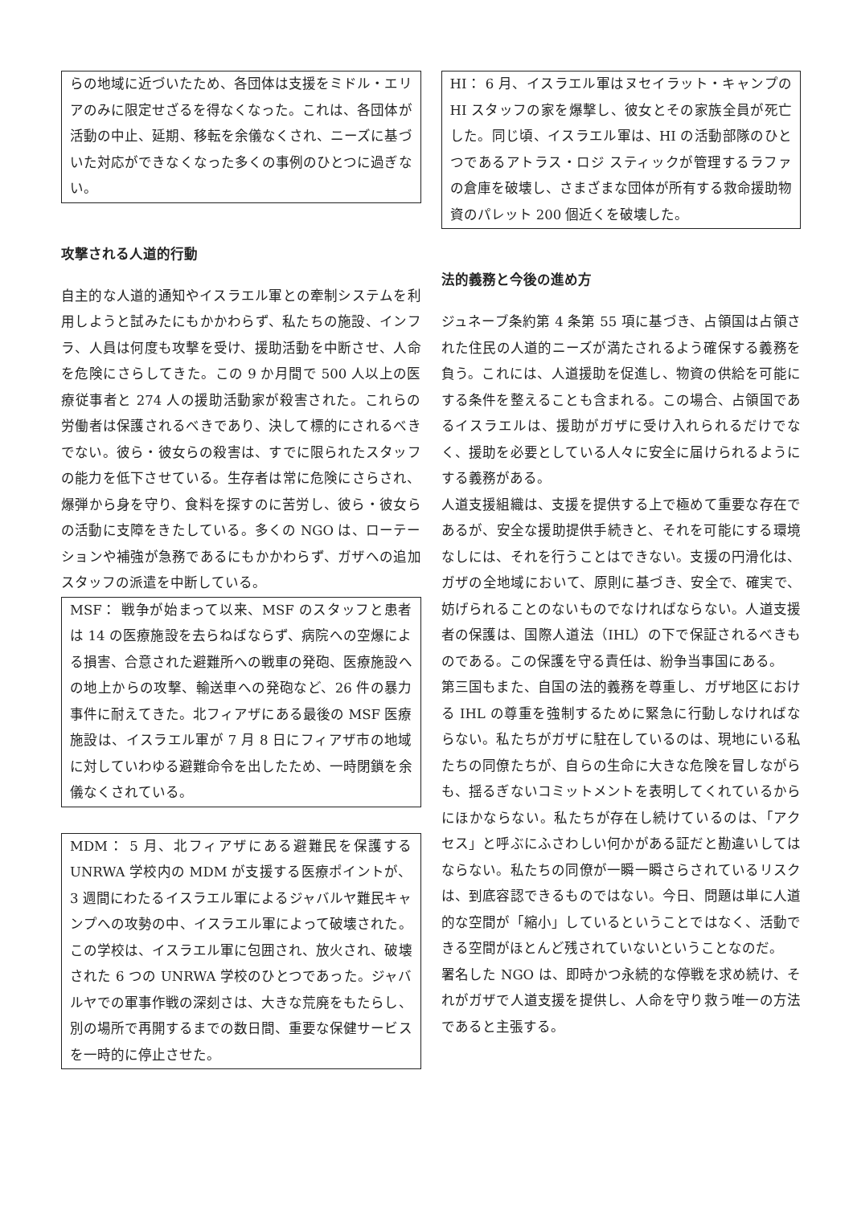らの地域に近づいたため、各団体は支援をミドル・エリアのみに限定せざるを得なくなった。これは、各団体が活動の中止、延期、移転を余儀なくされ、ニーズに基づいた対応ができなくなった多くの事例のひとつに過ぎない。
攻撃される人道的行動
自主的な人道的通知やイスラエル軍との牽制システムを利用しようと試みたにもかかわらず、私たちの施設、インフラ、人員は何度も攻撃を受け、援助活動を中断させ、人命を危険にさらしてきた。この 9 か月間で 500 人以上の医療従事者と 274 人の援助活動家が殺害された。これらの労働者は保護されるべきであり、決して標的にされるべきでない。彼ら・彼女らの殺害は、すでに限られたスタッフの能力を低下させている。生存者は常に危険にさらされ、爆弾から身を守り、食料を探すのに苦労し、彼ら・彼女らの活動に支障をきたしている。多くの NGO は、ローテーションや補強が急務であるにもかかわらず、ガザへの追加スタッフの派遣を中断している。
MSF： 戦争が始まって以来、MSF のスタッフと患者は 14 の医療施設を去らねばならず、病院への空爆による損害、合意された避難所への戦車の発砲、医療施設への地上からの攻撃、輸送車への発砲など、26 件の暴力事件に耐えてきた。北フィアザにある最後の MSF 医療施設は、イスラエル軍が 7 月 8 日にフィアザ市の地域に対していわゆる避難命令を出したため、一時閉鎖を余儀なくされている。
MDM： 5 月、北フィアザにある避難民を保護する UNRWA 学校内の MDM が支援する医療ポイントが、3 週間にわたるイスラエル軍によるジャバルヤ難民キャンプへの攻勢の中、イスラエル軍によって破壊された。この学校は、イスラエル軍に包囲され、放火され、破壊された 6 つの UNRWA 学校のひとつであった。ジャバルヤでの軍事作戦の深刻さは、大きな荒廃をもたらし、別の場所で再開するまでの数日間、重要な保健サービスを一時的に停止させた。
HI： 6 月、イスラエル軍はヌセイラット・キャンプの HI スタッフの家を爆撃し、彼女とその家族全員が死亡した。同じ頃、イスラエル軍は、HI の活動部隊のひとつであるアトラス・ロジ スティックが管理するラファの倉庫を破壊し、さまざまな団体が所有する救命援助物資のパレット 200 個近くを破壊した。
法的義務と今後の進め方
ジュネーブ条約第 4 条第 55 項に基づき、占領国は占領された住民の人道的ニーズが満たされるよう確保する義務を負う。これには、人道援助を促進し、物資の供給を可能にする条件を整えることも含まれる。この場合、占領国であるイスラエルは、援助がガザに受け入れられるだけでなく、援助を必要としている人々に安全に届けられるようにする義務がある。
人道支援組織は、支援を提供する上で極めて重要な存在であるが、安全な援助提供手続きと、それを可能にする環境なしには、それを行うことはできない。支援の円滑化は、ガザの全地域において、原則に基づき、安全で、確実で、妨げられることのないものでなければならない。人道支援者の保護は、国際人道法（IHL）の下で保証されるべきものである。この保護を守る責任は、紛争当事国にある。
第三国もまた、自国の法的義務を尊重し、ガザ地区における IHL の尊重を強制するために緊急に行動しなければならない。私たちがガザに駐在しているのは、現地にいる私たちの同僚たちが、自らの生命に大きな危険を冒しながらも、揺るぎないコミットメントを表明してくれているからにほかならない。私たちが存在し続けているのは、「アクセス」と呼ぶにふさわしい何かがある証だと勘違いしてはならない。私たちの同僚が一瞬一瞬さらされているリスクは、到底容認できるものではない。今日、問題は単に人道的な空間が「縮小」しているということではなく、活動できる空間がほとんど残されていないということなのだ。
署名した NGO は、即時かつ永続的な停戦を求め続け、それがガザで人道支援を提供し、人命を守り救う唯一の方法であると主張する。